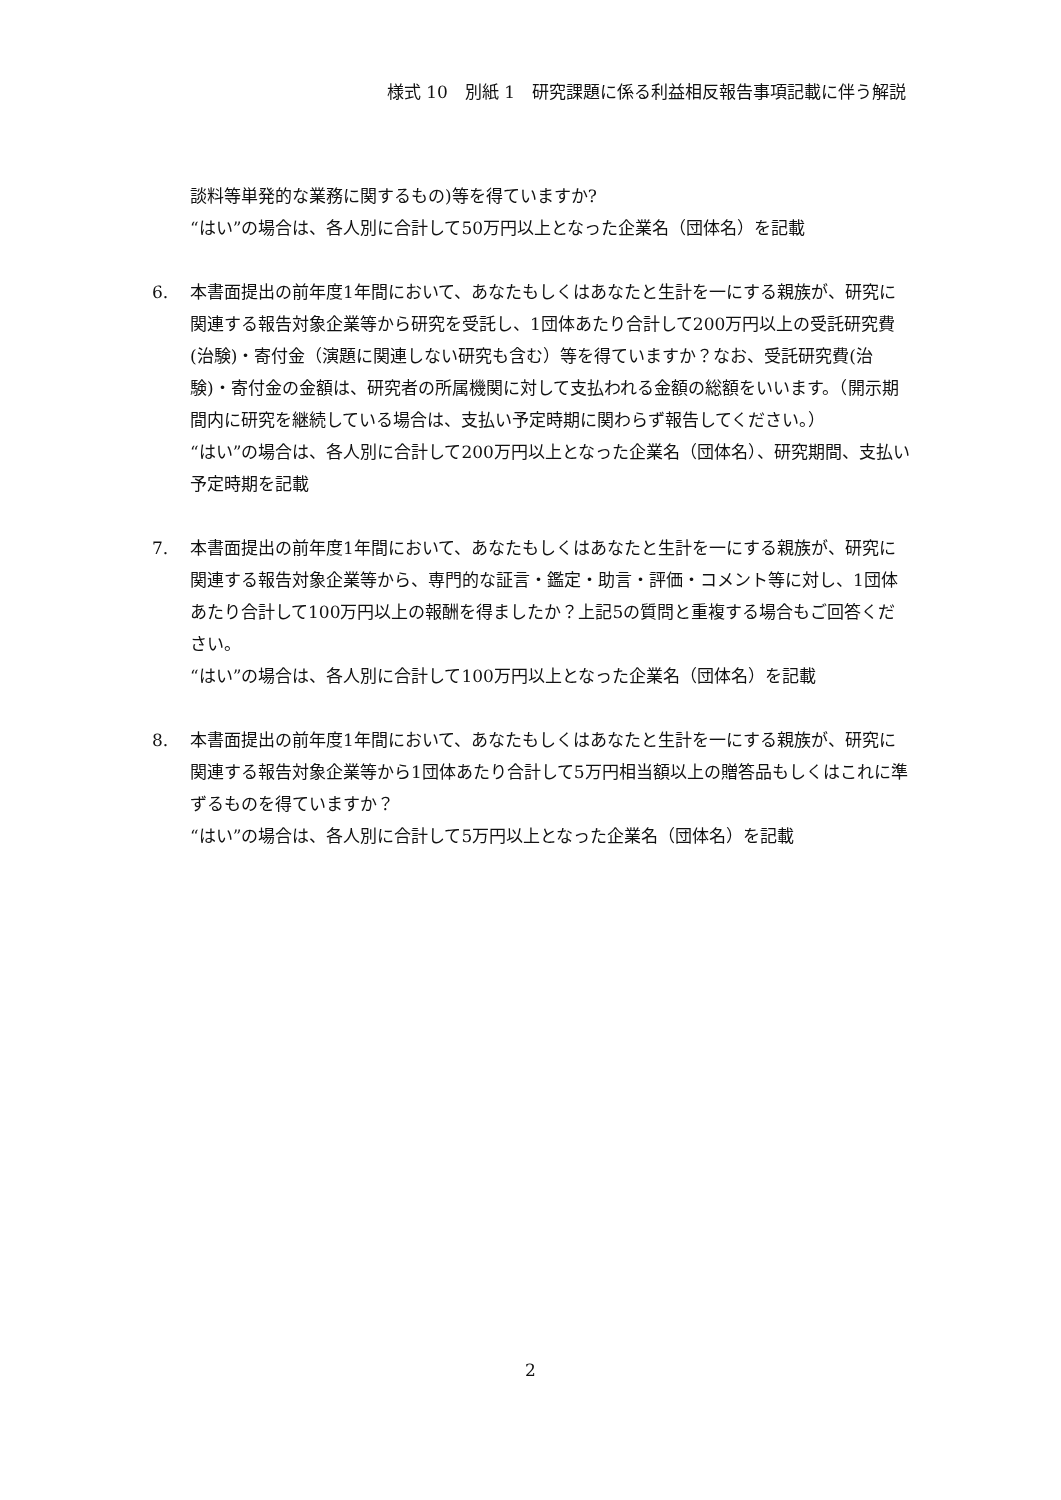様式 10　別紙 1　研究課題に係る利益相反報告事項記載に伴う解説
談料等単発的な業務に関するもの)等を得ていますか?
“はい”の場合は、各人別に合計して50万円以上となった企業名（団体名）を記載
6. 本書面提出の前年度1年間において、あなたもしくはあなたと生計を一にする親族が、研究に関連する報告対象企業等から研究を受託し、1団体あたり合計して200万円以上の受託研究費(治験)・寄付金（演題に関連しない研究も含む）等を得ていますか？なお、受託研究費(治験)・寄付金の金額は、研究者の所属機関に対して支払われる金額の総額をいいます。（開示期間内に研究を継続している場合は、支払い予定時期に関わらず報告してください。）
“はい”の場合は、各人別に合計して200万円以上となった企業名（団体名）、研究期間、支払い予定時期を記載
7. 本書面提出の前年度1年間において、あなたもしくはあなたと生計を一にする親族が、研究に関連する報告対象企業等から、専門的な証言・鑑定・助言・評価・コメント等に対し、1団体あたり合計して100万円以上の報酬を得ましたか？上記5の質問と重複する場合もご回答ください。
“はい”の場合は、各人別に合計して100万円以上となった企業名（団体名）を記載
8. 本書面提出の前年度1年間において、あなたもしくはあなたと生計を一にする親族が、研究に関連する報告対象企業等から1団体あたり合計して5万円相当額以上の贈答品もしくはこれに準ずるものを得ていますか？
“はい”の場合は、各人別に合計して5万円以上となった企業名（団体名）を記載
2